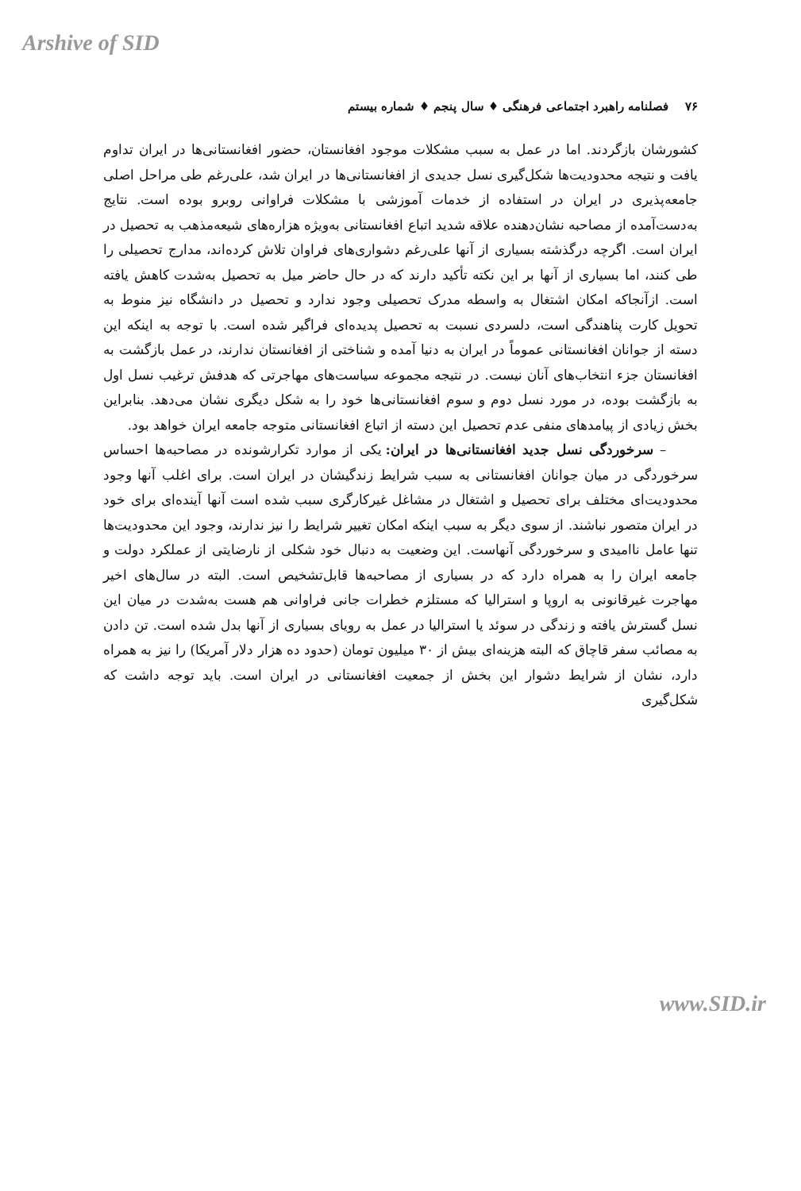Arshive of SID
۷۶ فصلنامه راهبرد اجتماعی فرهنگی ♦ سال پنجم ♦ شماره بیستم
کشورشان بازگردند. اما در عمل به سبب مشکلات موجود افغانستان، حضور افغانستانی‌ها در ایران تداوم یافت و نتیجه محدودیت‌ها شکل‌گیری نسل جدیدی از افغانستانی‌ها در ایران شد، علی‌رغم طی مراحل اصلی جامعه‌پذیری در ایران در استفاده از خدمات آموزشی با مشکلات فراوانی روبرو بوده است. نتایج به‌دست‌آمده از مصاحبه نشان‌دهنده علاقه شدید اتباع افغانستانی به‌ویژه هزاره‌های شیعه‌مذهب به تحصیل در ایران است. اگرچه درگذشته بسیاری از آنها علی‌رغم دشواری‌های فراوان تلاش کرده‌اند، مدارج تحصیلی را طی کنند، اما بسیاری از آنها بر این نکته تأکید دارند که در حال حاضر میل به تحصیل به‌شدت کاهش یافته است. ازآنجاکه امکان اشتغال به واسطه مدرک تحصیلی وجود ندارد و تحصیل در دانشگاه نیز منوط به تحویل کارت پناهندگی است، دلسردی نسبت به تحصیل پدیده‌ای فراگیر شده است. با توجه به اینکه این دسته از جوانان افغانستانی عموماً در ایران به دنیا آمده و شناختی از افغانستان ندارند، در عمل بازگشت به افغانستان جزء انتخاب‌های آنان نیست. در نتیجه مجموعه سیاست‌های مهاجرتی که هدفش ترغیب نسل اول به بازگشت بوده، در مورد نسل دوم و سوم افغانستانی‌ها خود را به شکل دیگری نشان می‌دهد. بنابراین بخش زیادی از پیامدهای منفی عدم تحصیل این دسته از اتباع افغانستانی متوجه جامعه ایران خواهد بود.
– سرخوردگی نسل جدید افغانستانی‌ها در ایران: یکی از موارد تکرارشونده در مصاحبه‌ها احساس سرخوردگی در میان جوانان افغانستانی به سبب شرایط زندگیشان در ایران است. برای اغلب آنها وجود محدودیت‌ای مختلف برای تحصیل و اشتغال در مشاغل غیرکارگری سبب شده است آنها آینده‌ای برای خود در ایران متصور نباشند. از سوی دیگر به سبب اینکه امکان تغییر شرایط را نیز ندارند، وجود این محدودیت‌ها تنها عامل ناامیدی و سرخوردگی آنهاست. این وضعیت به دنبال خود شکلی از نارضایتی از عملکرد دولت و جامعه ایران را به همراه دارد که در بسیاری از مصاحبه‌ها قابل‌تشخیص است. البته در سال‌های اخیر مهاجرت غیرقانونی به اروپا و استرالیا که مستلزم خطرات جانی فراوانی هم هست به‌شدت در میان این نسل گسترش یافته و زندگی در سوئد یا استرالیا در عمل به رویای بسیاری از آنها بدل شده است. تن دادن به مصائب سفر قاچاق که البته هزینه‌ای بیش از ۳۰ میلیون تومان (حدود ده هزار دلار آمریکا) را نیز به همراه دارد، نشان از شرایط دشوار این بخش از جمعیت افغانستانی در ایران است. باید توجه داشت که شکل‌گیری
www.SID.ir